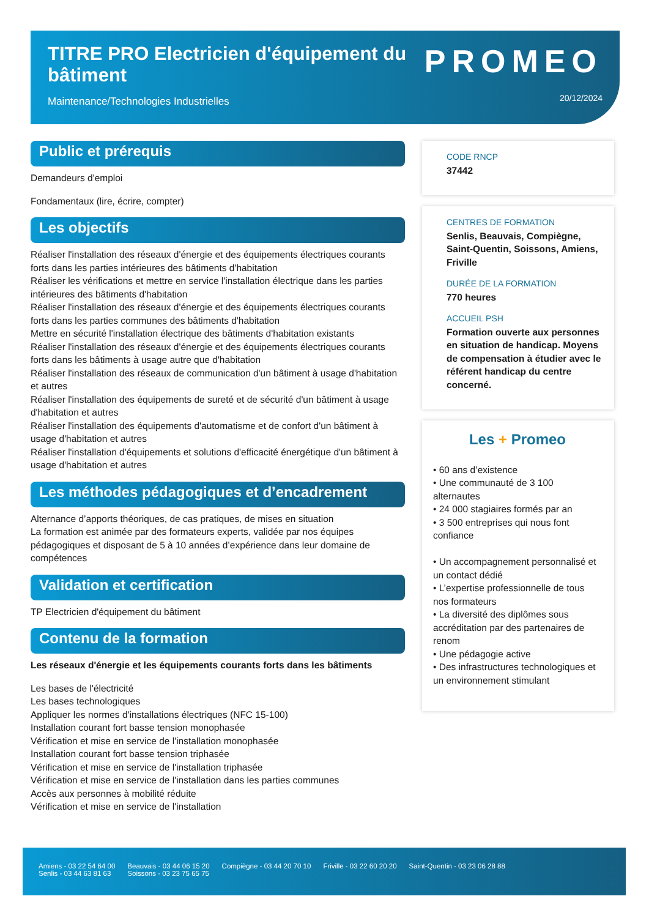TITRE PRO Electricien d'équipement du bâtiment
Maintenance/Technologies Industrielles
PROMEO
20/12/2024
Public et prérequis
Demandeurs d'emploi
Fondamentaux (lire, écrire, compter)
Les objectifs
Réaliser l'installation des réseaux d'énergie et des équipements électriques courants forts dans les parties intérieures des bâtiments d'habitation
Réaliser les vérifications et mettre en service l'installation électrique dans les parties intérieures des bâtiments d'habitation
Réaliser l'installation des réseaux d'énergie et des équipements électriques courants forts dans les parties communes des bâtiments d'habitation
Mettre en sécurité l'installation électrique des bâtiments d'habitation existants
Réaliser l'installation des réseaux d'énergie et des équipements électriques courants forts dans les bâtiments à usage autre que d'habitation
Réaliser l'installation des réseaux de communication d'un bâtiment à usage d'habitation et autres
Réaliser l'installation des équipements de sureté et de sécurité d'un bâtiment à usage d'habitation et autres
Réaliser l'installation des équipements d'automatisme et de confort d'un bâtiment à usage d'habitation et autres
Réaliser l'installation d'équipements et solutions d'efficacité énergétique d'un bâtiment à usage d'habitation et autres
Les méthodes pédagogiques et d’encadrement
Alternance d’apports théoriques, de cas pratiques, de mises en situation
La formation est animée par des formateurs experts, validée par nos équipes pédagogiques et disposant de 5 à 10 années d’expérience dans leur domaine de compétences
Validation et certification
TP Electricien d'équipement du bâtiment
Contenu de la formation
Les réseaux d'énergie et les équipements courants forts dans les bâtiments
Les bases de l'électricité
Les bases technologiques
Appliquer les normes d'installations électriques (NFC 15-100)
Installation courant fort basse tension monophasée
Vérification et mise en service de l'installation monophasée
Installation courant fort basse tension triphasée
Vérification et mise en service de l'installation triphasée
Vérification et mise en service de l'installation dans les parties communes
Accès aux personnes à mobilité réduite
Vérification et mise en service de l'installation
CODE RNCP
37442
CENTRES DE FORMATION
Senlis, Beauvais, Compiègne, Saint-Quentin, Soissons, Amiens, Friville
DURÉE DE LA FORMATION
770 heures
ACCUEIL PSH
Formation ouverte aux personnes en situation de handicap. Moyens de compensation à étudier avec le référent handicap du centre concerné.
Les + Promeo
• 60 ans d’existence
• Une communauté de 3 100 alternautes
• 24 000 stagiaires formés par an
• 3 500 entreprises qui nous font confiance
• Un accompagnement personnalisé et un contact dédié
• L’expertise professionnelle de tous nos formateurs
• La diversité des diplômes sous accréditation par des partenaires de renom
• Une pédagogie active
• Des infrastructures technologiques et un environnement stimulant
Amiens - 03 22 54 64 00
Senlis - 03 44 63 81 63
Beauvais - 03 44 06 15 20
Soissons - 03 23 75 65 75
Compiègne - 03 44 20 70 10 Friville - 03 22 60 20 20 Saint-Quentin - 03 23 06 28 88